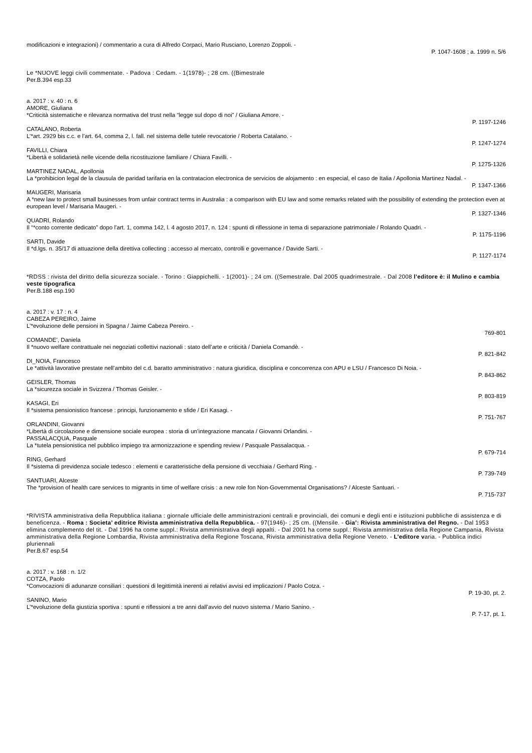modificazioni e integrazioni) / commentario a cura di Alfredo Corpaci, Mario Rusciano, Lorenzo Zoppoli. -
P. 1047-1608 ; a. 1999 n. 5/6
Le *NUOVE leggi civili commentate. - Padova : Cedam. - 1(1978)- ; 28 cm. ((Bimestrale
Per.B.394 esp.33
a. 2017 : v. 40 : n. 6
AMORE, Giuliana
*Criticità sistematiche e rilevanza normativa del trust nella “legge sul dopo di noi” / Giuliana Amore. -
P. 1197-1246
CATALANO, Roberta
L’*art. 2929 bis c.c. e l’art. 64, comma 2, l. fall. nel sistema delle tutele revocatorie / Roberta Catalano. -
P. 1247-1274
FAVILLI, Chiara
*Libertà e solidarietà nelle vicende della ricostituzione familiare / Chiara Favilli. -
P. 1275-1326
MARTINEZ NADAL, Apollonia
La *prohibicion legal de la clausula de paridad tarifaria en la contratacion electronica de servicios de alojamento : en especial, el caso de Italia / Apollonia Martinez Nadal. -
P. 1347-1366
MAUGERI, Marisaria
A *new law to protect small businesses from unfair contract terms in Australia : a comparison with EU law and some remarks related with the possibility of extending the protection even at european level / Marisaria Maugeri. -
P. 1327-1346
QUADRI, Rolando
Il “*conto corrente dedicato” dopo l’art. 1, comma 142, l. 4 agosto 2017, n. 124 : spunti di riflessione in tema di separazione patrimoniale / Rolando Quadri. -
P. 1175-1196
SARTI, Davide
Il *d.lgs. n. 35/17 di attuazione della direttiva collecting : accesso al mercato, controlli e governance / Davide Sarti. -
P. 1127-1174
*RDSS : rivista del diritto della sicurezza sociale. - Torino : Giappichelli. - 1(2001)- ; 24 cm. ((Semestrale. Dal 2005 quadrimestrale. - Dal 2008 l’editore è: il Mulino e cambia veste tipografica
Per.B.188 esp.190
a. 2017 : v. 17 : n. 4
CABEZA PEREIRO, Jaime
L’*evoluzione delle pensioni in Spagna / Jaime Cabeza Pereiro. -
769-801
COMANDE’, Daniela
Il *nuovo welfare contrattuale nei negoziati collettivi nazionali : stato dell’arte e criticità / Daniela Comandè. -
P. 821-842
DI_NOIA, Francesco
Le *attività lavorative prestate nell’ambito del c.d. baratto amministrativo : natura giuridica, disciplina e concorrenza con APU e LSU / Francesco Di Noia. -
P. 843-862
GEISLER, Thomas
La *sicurezza sociale in Svizzera / Thomas Geisler. -
P. 803-819
KASAGI, Eri
Il *sistema pensionistico francese : principi, funzionamento e sfide / Eri Kasagi. -
P. 751-767
ORLANDINI, Giovanni
*Libertà di circolazione e dimensione sociale europea : storia di un’integrazione mancata / Giovanni Orlandini. -
PASSALACQUA, Pasquale
La *tutela pensionistica nel pubblico impiego tra armonizzazione e spending review / Pasquale Passalacqua. -
P. 679-714
RING, Gerhard
Il *sistema di previdenza sociale tedesco : elementi e caratteristiche della pensione di vecchiaia / Gerhard Ring. -
P. 739-749
SANTUARI, Alceste
The *provision of health care services to migrants in time of welfare crisis : a new role fon Non-Governmental Organisations? / Alceste Santuari. -
P. 715-737
*RIVISTA amministrativa della Repubblica italiana : giornale ufficiale delle amministrazioni centrali e provinciali, dei comuni e degli enti e istituzioni pubbliche di assistenza e di beneficenza. - Roma : Societa’ editrice Rivista amministrativa della Repubblica. - 97(1946)- ; 25 cm. ((Mensile. - Gia’: Rivista amministrativa del Regno. - Dal 1953 elimina complemento del tit. - Dal 1996 ha come suppl.: Rivista amministrativa degli appalti. - Dal 2001 ha come suppl.: Rivista amministrativa della Regione Campania, Rivista amministrativa della Regione Lombardia, Rivista amministrativa della Regione Toscana, Rivista amministrativa della Regione Veneto. - L’editore varia. - Pubblica indici pluriennali
Per.B.67 esp.54
a. 2017 : v. 168 : n. 1/2
COTZA, Paolo
*Convocazioni di adunanze consiliari : questioni di legittimità inerenti ai relativi avvisi ed implicazioni / Paolo Cotza. -
P. 19-30, pt. 2.
SANINO, Mario
L’*evoluzione della giustizia sportiva : spunti e riflessioni a tre anni dall’avvio del nuovo sistema / Mario Sanino. -
P. 7-17, pt. 1.